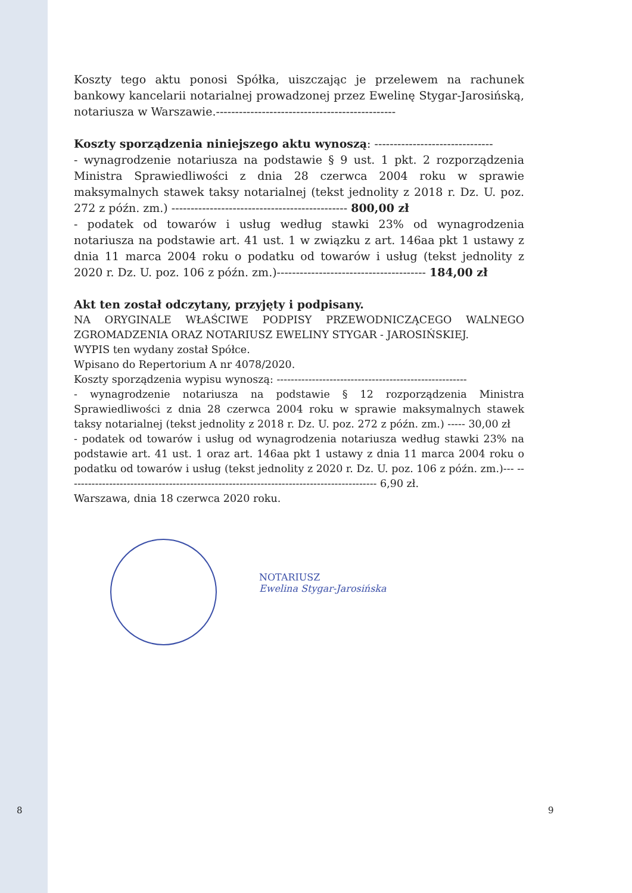Koszty tego aktu ponosi Spółka, uiszczając je przelewem na rachunek bankowy kancelarii notarialnej prowadzonej przez Ewelinę Stygar-Jarosińską, notariusza w Warszawie.-----------------------------------------------
Koszty sporządzenia niniejszego aktu wynoszą: -------------------------------
- wynagrodzenie notariusza na podstawie § 9 ust. 1 pkt. 2 rozporządzenia Ministra Sprawiedliwości z dnia 28 czerwca 2004 roku w sprawie maksymalnych stawek taksy notarialnej (tekst jednolity z 2018 r. Dz. U. poz. 272 z późn. zm.) ---------------------------------------------- 800,00 zł
- podatek od towarów i usług według stawki 23% od wynagrodzenia notariusza na podstawie art. 41 ust. 1 w związku z art. 146aa pkt 1 ustawy z dnia 11 marca 2004 roku o podatku od towarów i usług (tekst jednolity z 2020 r. Dz. U. poz. 106 z późn. zm.)--------------------------------------- 184,00 zł
Akt ten został odczytany, przyjęty i podpisany.
NA ORYGINALE WŁAŚCIWE PODPISY PRZEWODNICZĄCEGO WALNEGO ZGROMADZENIA ORAZ NOTARIUSZ EWELINY STYGAR - JAROSIŃSKIEJ.
WYPIS ten wydany został Spółce.
Wpisano do Repertorium A nr 4078/2020.
Koszty sporządzenia wypisu wynoszą: ------------------------------------------------------
- wynagrodzenie notariusza na podstawie § 12 rozporządzenia Ministra Sprawiedliwości z dnia 28 czerwca 2004 roku w sprawie maksymalnych stawek taksy notarialnej (tekst jednolity z 2018 r. Dz. U. poz. 272 z późn. zm.) ----- 30,00 zł
- podatek od towarów i usług od wynagrodzenia notariusza według stawki 23% na podstawie art. 41 ust. 1 oraz art. 146aa pkt 1 ustawy z dnia 11 marca 2004 roku o podatku od towarów i usług (tekst jednolity z 2020 r. Dz. U. poz. 106 z późn. zm.)--- ---------------------------------------------------------------------------------------- 6,90 zł.
Warszawa, dnia 18 czerwca 2020 roku.
NOTARIUSZ
Ewelina Stygar-Jarosińska
8 9